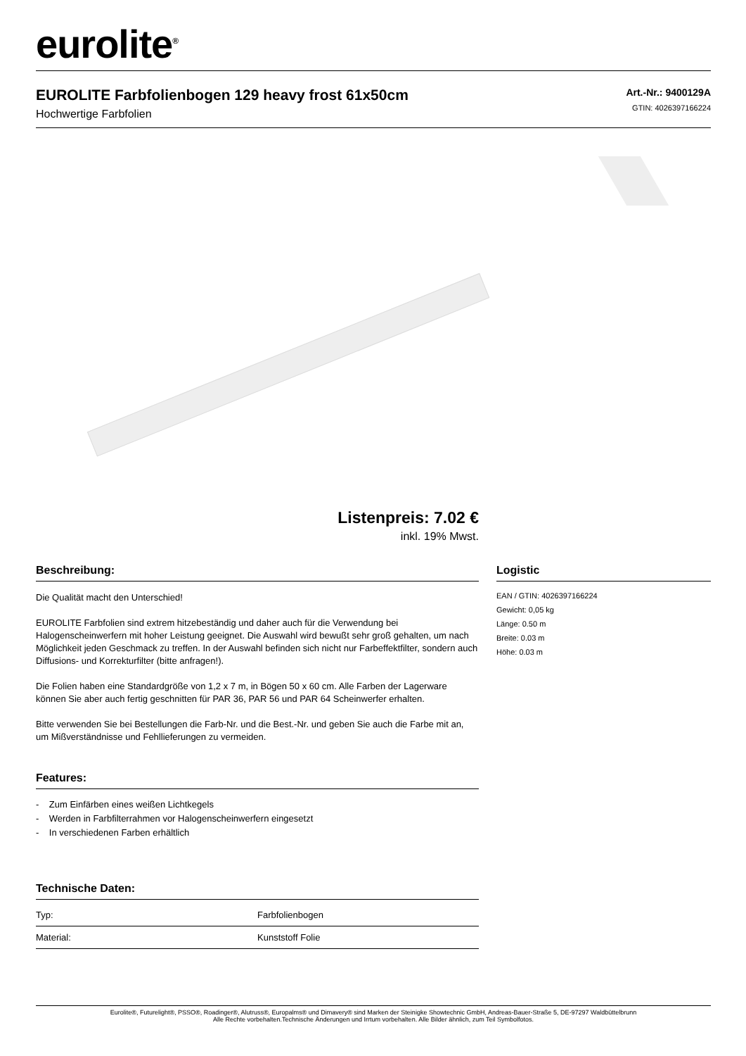eurolite<sup>®</sup>
EUROLITE Farbfolienbogen 129 heavy frost 61x50cm
Hochwertige Farbfolien
Art.-Nr.: 9400129A
GTIN: 4026397166224
Listenpreis: 7.02 €
inkl. 19% Mwst.
Beschreibung:
Die Qualität macht den Unterschied!
EUROLITE Farbfolien sind extrem hitzebeständig und daher auch für die Verwendung bei Halogenscheinwerfern mit hoher Leistung geeignet. Die Auswahl wird bewußt sehr groß gehalten, um nach Möglichkeit jeden Geschmack zu treffen. In der Auswahl befinden sich nicht nur Farbeffektfilter, sondern auch Diffusions- und Korrekturfilter (bitte anfragen!).
Die Folien haben eine Standardgröße von 1,2 x 7 m, in Bögen 50 x 60 cm. Alle Farben der Lagerware können Sie aber auch fertig geschnitten für PAR 36, PAR 56 und PAR 64 Scheinwerfer erhalten.
Bitte verwenden Sie bei Bestellungen die Farb-Nr. und die Best.-Nr. und geben Sie auch die Farbe mit an, um Mißverständnisse und Fehllieferungen zu vermeiden.
Features:
- Zum Einfärben eines weißen Lichtkegels
- Werden in Farbfilterrahmen vor Halogenscheinwerfern eingesetzt
- In verschiedenen Farben erhältlich
Technische Daten:
| Typ: | Farbfolienbogen |
| Material: | Kunststoff Folie |
Logistic
EAN / GTIN: 4026397166224
Gewicht: 0,05 kg
Länge: 0.50 m
Breite: 0.03 m
Höhe: 0.03 m
Eurolite®, Futurelight®, PSSO®, Roadinger®, Alutruss®, Europalms® und Dimavery® sind Marken der Steinigke Showtechnic GmbH, Andreas-Bauer-Straße 5, DE-97297 Waldbüttelbrunn
Alle Rechte vorbehalten.Technische Änderungen und Irrtum vorbehalten. Alle Bilder ähnlich, zum Teil Symbolfotos.